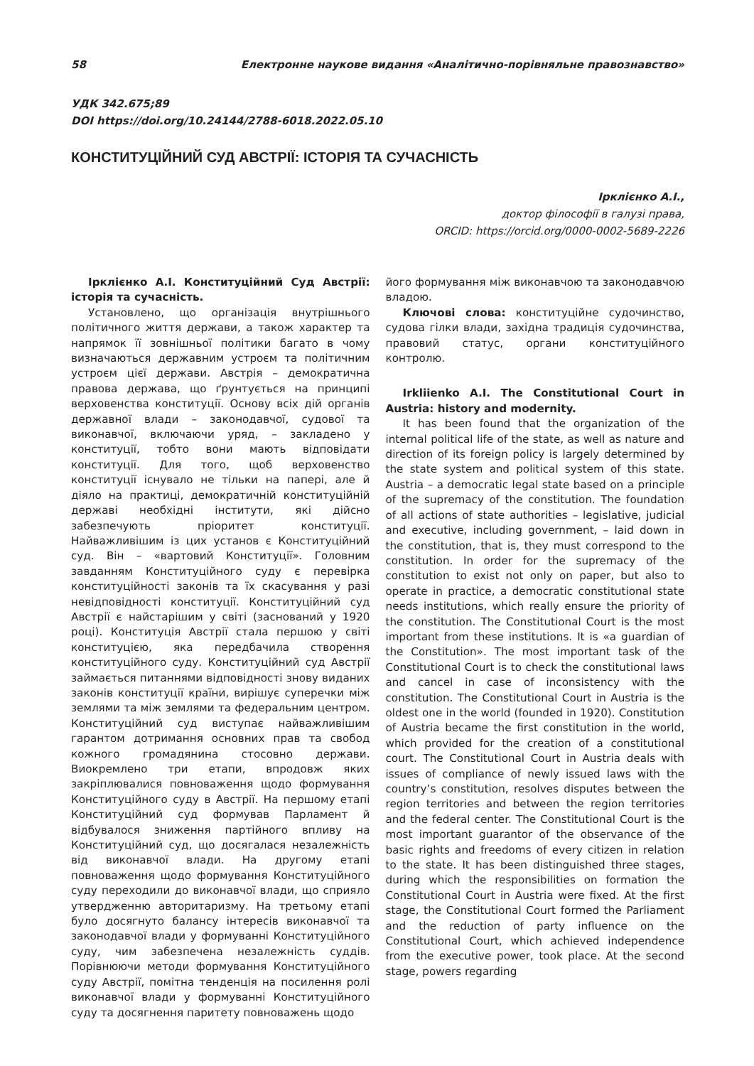58 Електронне наукове видання «Аналітично-порівняльне правознавство»
УДК 342.675;89
DOI https://doi.org/10.24144/2788-6018.2022.05.10
КОНСТИТУЦІЙНИЙ СУД АВСТРІЇ: ІСТОРІЯ ТА СУЧАСНІСТЬ
Ірклієнко А.І.,
доктор філософії в галузі права,
ORCID: https://orcid.org/0000-0002-5689-2226
Ірклієнко А.І. Конституційний Суд Австрії: історія та сучасність.
Установлено, що організація внутрішнього політичного життя держави, а також характер та напрямок її зовнішньої політики багато в чому визначаються державним устроєм та політичним устроєм цієї держави. Австрія – демократична правова держава, що ґрунтується на принципі верховенства конституції. Основу всіх дій органів державної влади – законодавчої, судової та виконавчої, включаючи уряд, – закладено у конституції, тобто вони мають відповідати конституції. Для того, щоб верховенство конституції існувало не тільки на папері, але й діяло на практиці, демократичній конституційній державі необхідні інститути, які дійсно забезпечують пріоритет конституції. Найважливішим із цих установ є Конституційний суд. Він – «вартовий Конституції». Головним завданням Конституційного суду є перевірка конституційності законів та їх скасування у разі невідповідності конституції. Конституційний суд Австрії є найстарішим у світі (заснований у 1920 році). Конституція Австрії стала першою у світі конституцією, яка передбачила створення конституційного суду. Конституційний суд Австрії займається питаннями відповідності знову виданих законів конституції країни, вирішує суперечки між землями та між землями та федеральним центром. Конституційний суд виступає найважливішим гарантом дотримання основних прав та свобод кожного громадянина стосовно держави. Виокремлено три етапи, впродовж яких закріплювалися повноваження щодо формування Конституційного суду в Австрії. На першому етапі Конституційний суд формував Парламент й відбувалося зниження партійного впливу на Конституційний суд, що досягалася незалежність від виконавчої влади. На другому етапі повноваження щодо формування Конституційного суду переходили до виконавчої влади, що сприяло утвердженню авторитаризму. На третьому етапі було досягнуто балансу інтересів виконавчої та законодавчої влади у формуванні Конституційного суду, чим забезпечена незалежність суддів. Порівнюючи методи формування Конституційного суду Австрії, помітна тенденція на посилення ролі виконавчої влади у формуванні Конституційного суду та досягнення паритету повноважень щодо
його формування між виконавчою та законодавчою владою.
Ключові слова: конституційне судочинство, судова гілки влади, західна традиція судочинства, правовий статус, органи конституційного контролю.
Irkliienko A.I. The Constitutional Court in Austria: history and modernity.
It has been found that the organization of the internal political life of the state, as well as nature and direction of its foreign policy is largely determined by the state system and political system of this state. Austria – a democratic legal state based on a principle of the supremacy of the constitution. The foundation of all actions of state authorities – legislative, judicial and executive, including government, – laid down in the constitution, that is, they must correspond to the constitution. In order for the supremacy of the constitution to exist not only on paper, but also to operate in practice, a democratic constitutional state needs institutions, which really ensure the priority of the constitution. The Constitutional Court is the most important from these institutions. It is «a guardian of the Constitution». The most important task of the Constitutional Court is to check the constitutional laws and cancel in case of inconsistency with the constitution. The Constitutional Court in Austria is the oldest one in the world (founded in 1920). Constitution of Austria became the first constitution in the world, which provided for the creation of a constitutional court. The Constitutional Court in Austria deals with issues of compliance of newly issued laws with the country’s constitution, resolves disputes between the region territories and between the region territories and the federal center. The Constitutional Court is the most important guarantor of the observance of the basic rights and freedoms of every citizen in relation to the state. It has been distinguished three stages, during which the responsibilities on formation the Constitutional Court in Austria were fixed. At the first stage, the Constitutional Court formed the Parliament and the reduction of party influence on the Constitutional Court, which achieved independence from the executive power, took place. At the second stage, powers regarding